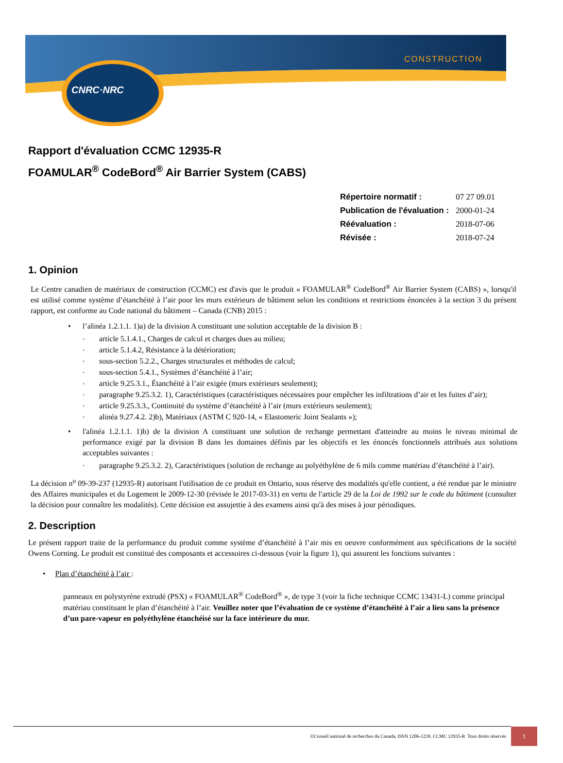CNRC·NRC
CONSTRUCTION
Rapport d'évaluation CCMC 12935-R
FOAMULAR<sup>®</sup> CodeBord<sup>®</sup> Air Barrier System (CABS)
| Répertoire normatif : | 07 27 09.01 |
| Publication de l'évaluation : | 2000-01-24 |
| Réévaluation : | 2018-07-06 |
| Révisée : | 2018-07-24 |
1. Opinion
Le Centre canadien de matériaux de construction (CCMC) est d'avis que le produit « FOAMULAR<sup>®</sup> CodeBord<sup>®</sup> Air Barrier System (CABS) », lorsqu'il est utilisé comme système d’étanchéité à l’air pour les murs extérieurs de bâtiment selon les conditions et restrictions énoncées à la section 3 du présent rapport, est conforme au Code national du bâtiment – Canada (CNB) 2015 :
• l’alinéa 1.2.1.1. 1)a) de la division A constituant une solution acceptable de la division B :
◦ article 5.1.4.1., Charges de calcul et charges dues au milieu;
◦ article 5.1.4.2, Résistance à la détérioration;
◦ sous-section 5.2.2., Charges structurales et méthodes de calcul;
◦ sous-section 5.4.1., Systèmes d’étanchéité à l’air;
◦ article 9.25.3.1., Étanchéité à l’air exigée (murs extérieurs seulement);
◦ paragraphe 9.25.3.2. 1), Caractéristiques (caractéristiques nécessaires pour empêcher les infiltrations d’air et les fuites d’air);
◦ article 9.25.3.3., Continuité du système d’étanchéité à l’air (murs extérieurs seulement);
◦ alinéa 9.27.4.2. 2)b), Matériaux (ASTM C 920-14, « Elastomeric Joint Sealants »);
• l'alinéa 1.2.1.1. 1)b) de la division A constituant une solution de rechange permettant d'atteindre au moins le niveau minimal de performance exigé par la division B dans les domaines définis par les objectifs et les énoncés fonctionnels attribués aux solutions acceptables suivantes :
◦ paragraphe 9.25.3.2. 2), Caractéristiques (solution de rechange au polyéthylène de 6 mils comme matériau d’étanchéité à l’air).
La décision n<sup>o</sup> 09-39-237 (12935-R) autorisant l'utilisation de ce produit en Ontario, sous réserve des modalités qu'elle contient, a été rendue par le ministre des Affaires municipales et du Logement le 2009-12-30 (révisée le 2017-03-31) en vertu de l'article 29 de la Loi de 1992 sur le code du bâtiment (consulter la décision pour connaître les modalités). Cette décision est assujettie à des examens ainsi qu'à des mises à jour périodiques.
2. Description
Le présent rapport traite de la performance du produit comme système d’étanchéité à l’air mis en oeuvre conformément aux spécifications de la société Owens Corning. Le produit est constitué des composants et accessoires ci-dessous (voir la figure 1), qui assurent les fonctions suivantes :
• Plan d’étanchéité à l’air :
panneaux en polystyrène extrudé (PSX) « FOAMULAR<sup>®</sup> CodeBord<sup>®</sup> », de type 3 (voir la fiche technique CCMC 13431-L) comme principal matériau constituant le plan d’étanchéité à l’air. Veuillez noter que l’évaluation de ce système d’étanchéité à l’air a lieu sans la présence d’un pare-vapeur en polyéthylène étanchéisé sur la face intérieure du mur.
©Conseil national de recherches du Canada, ISSN 1206-1239. CCMC 12935-R Tous droits réservés 1